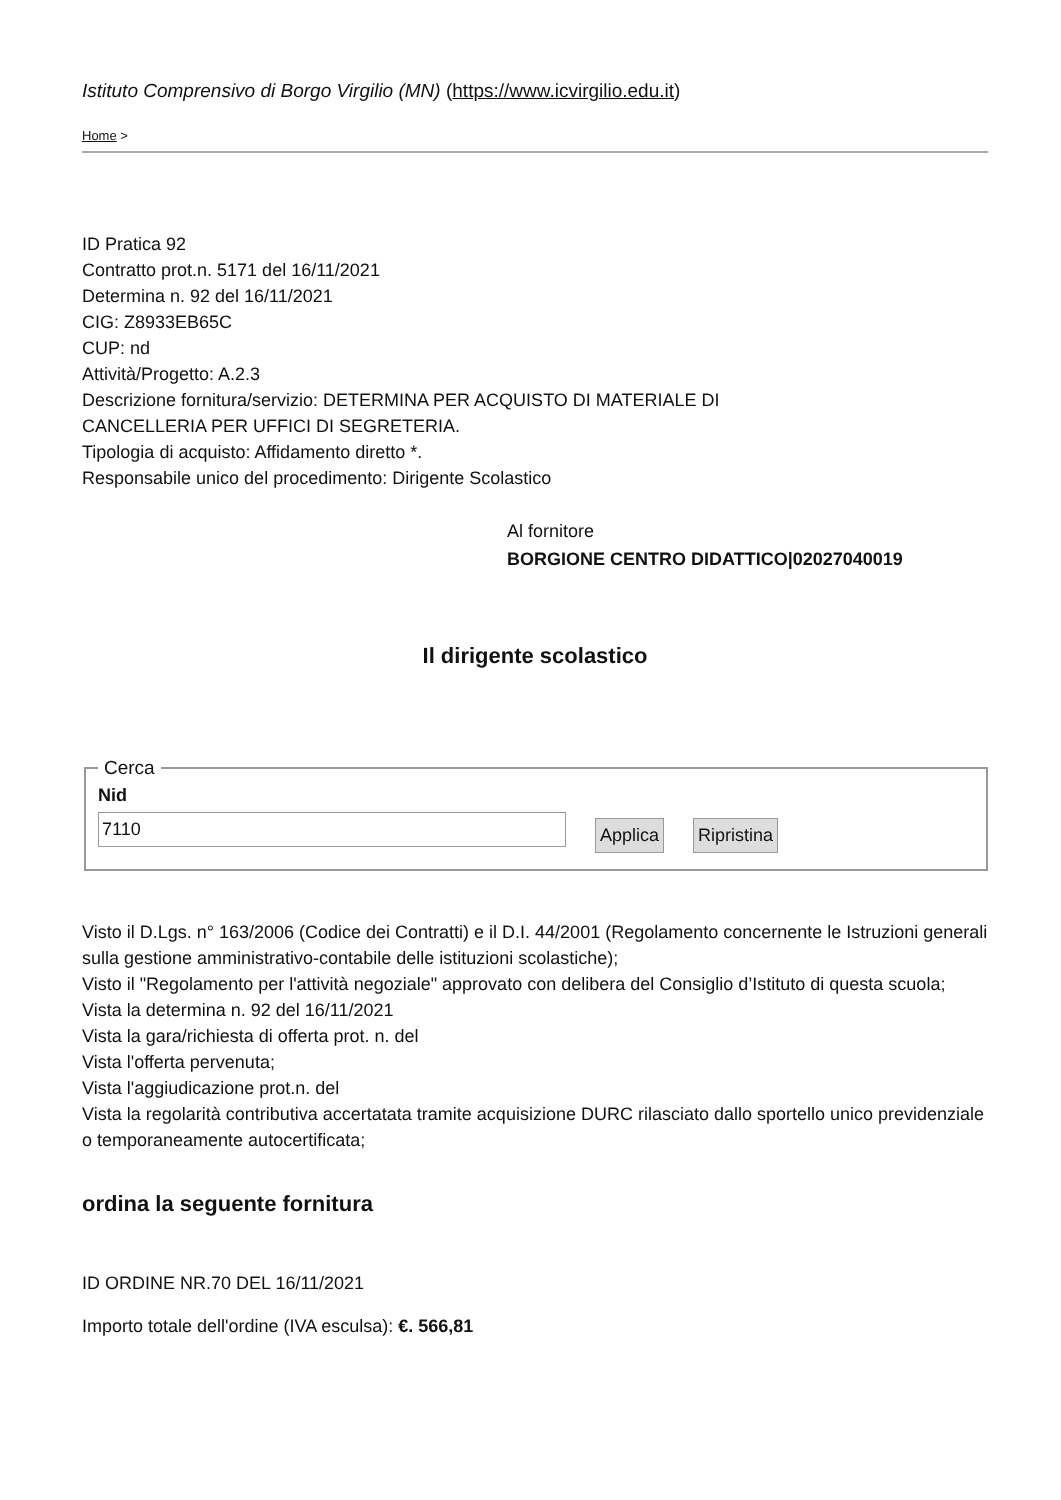Istituto Comprensivo di Borgo Virgilio (MN) (https://www.icvirgilio.edu.it)
Home >
ID Pratica 92
Contratto prot.n. 5171 del 16/11/2021
Determina n. 92 del 16/11/2021
CIG: Z8933EB65C
CUP: nd
Attività/Progetto: A.2.3
Descrizione fornitura/servizio: DETERMINA PER ACQUISTO DI MATERIALE DI
CANCELLERIA PER UFFICI DI SEGRETERIA.
Tipologia di acquisto: Affidamento diretto *.
Responsabile unico del procedimento: Dirigente Scolastico
Al fornitore
BORGIONE CENTRO DIDATTICO|02027040019
Il dirigente scolastico
Cerca Nid
7110 Applica Ripristina
Visto il D.Lgs. n° 163/2006 (Codice dei Contratti) e il D.I. 44/2001 (Regolamento concernente le Istruzioni generali sulla gestione amministrativo-contabile delle istituzioni scolastiche);
Visto il "Regolamento per l'attività negoziale" approvato con delibera del Consiglio d’Istituto di questa scuola;
Vista la determina n. 92 del 16/11/2021
Vista la gara/richiesta di offerta prot. n. del
Vista l'offerta pervenuta;
Vista l'aggiudicazione prot.n. del
Vista la regolarità contributiva accertatata tramite acquisizione DURC rilasciato dallo sportello unico previdenziale o temporaneamente autocertificata;
ordina la seguente fornitura
ID ORDINE NR.70 DEL 16/11/2021
Importo totale dell'ordine (IVA esculsa): €. 566,81